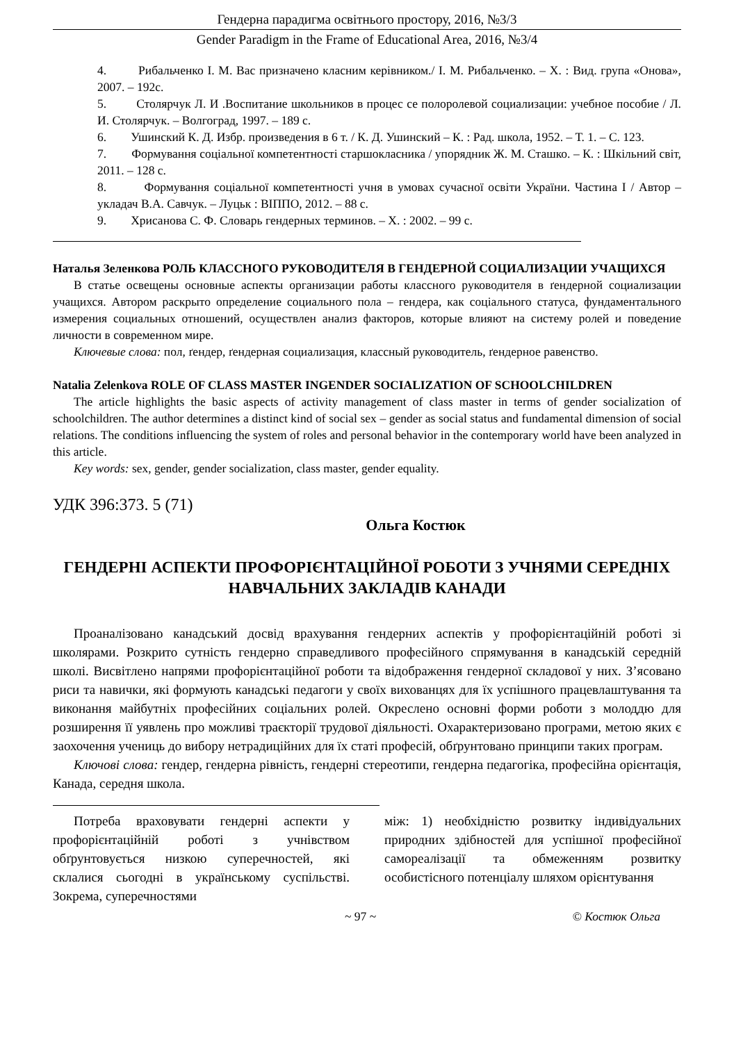Гендерна парадигма освітнього простору, 2016, №3/3
Gender Paradigm in the Frame of Educational Area, 2016, №3/4
4. Рибальченко І. М. Вас призначено класним керівником./ І. М. Рибальченко. – Х. : Вид. група «Онова», 2007. – 192с.
5. Столярчук Л. И .Воспитание школьников в процес се полоролевой социализации: учебное пособие / Л. И. Столярчук. – Волгоград, 1997. – 189 с.
6. Ушинский К. Д. Избр. произведения в 6 т. / К. Д. Ушинский – К. : Рад. школа, 1952. – Т. 1. – С. 123.
7. Формування соціальної компетентності старшокласника / упорядник Ж. М. Сташко. – К. : Шкільний світ, 2011. – 128 с.
8. Формування соціальної компетентності учня в умовах сучасної освіти України. Частина І / Автор – укладач В.А. Савчук. – Луцьк : ВІППО, 2012. – 88 с.
9. Хрисанова С. Ф. Словарь гендерных терминов. – Х. : 2002. – 99 с.
Наталья Зеленкова РОЛЬ КЛАССНОГО РУКОВОДИТЕЛЯ В ГЕНДЕРНОЙ СОЦИАЛИЗАЦИИ УЧАЩИХСЯ
В статье освещены основные аспекты организации работы классного руководителя в ґендерной социализации учащихся. Автором раскрыто определение социального пола – гендера, как соціального статуса, фундаментального измерения социальных отношений, осуществлен анализ факторов, которые влияют на систему ролей и поведение личности в современном мире.
Ключевые слова: пол, ґендер, ґендерная социализация, классный руководитель, ґендерное равенство.
Natalia Zelenkova ROLE OF CLASS MASTER INGENDER SOCIALIZATION OF SCHOOLCHILDREN
The article highlights the basic aspects of activity management of class master in terms of gender socialization of schoolchildren. The author determines a distinct kind of social sex – gender as social status and fundamental dimension of social relations. The conditions influencing the system of roles and personal behavior in the contemporary world have been analyzed in this article.
Key words: sex, gender, gender socialization, class master, gender equality.
УДК 396:373. 5 (71)
Ольга Костюк
ГЕНДЕРНІ АСПЕКТИ ПРОФОРІЄНТАЦІЙНОЇ РОБОТИ З УЧНЯМИ СЕРЕДНІХ НАВЧАЛЬНИХ ЗАКЛАДІВ КАНАДИ
Проаналізовано канадський досвід врахування гендерних аспектів у профорієнтаційній роботі зі школярами. Розкрито сутність гендерно справедливого професійного спрямування в канадській середній школі. Висвітлено напрями профорієнтаційної роботи та відображення гендерної складової у них. З’ясовано риси та навички, які формують канадські педагоги у своїх вихованцях для їх успішного працевлаштування та виконання майбутніх професійних соціальних ролей. Окреслено основні форми роботи з молоддю для розширення її уявлень про можливі траєкторії трудової діяльності. Охарактеризовано програми, метою яких є заохочення учениць до вибору нетрадиційних для їх статі професій, обґрунтовано принципи таких програм.
Ключові слова: гендер, гендерна рівність, гендерні стереотипи, гендерна педагогіка, професійна орієнтація, Канада, середня школа.
Потреба враховувати гендерні аспекти у профорієнтаційній роботі з учнівством обґрунтовується низкою суперечностей, які склалися сьогодні в українському суспільстві. Зокрема, суперечностями
між: 1) необхідністю розвитку індивідуальних природних здібностей для успішної професійної самореалізації та обмеженням розвитку особистісного потенціалу шляхом орієнтування
~ 97 ~ © Костюк Ольга